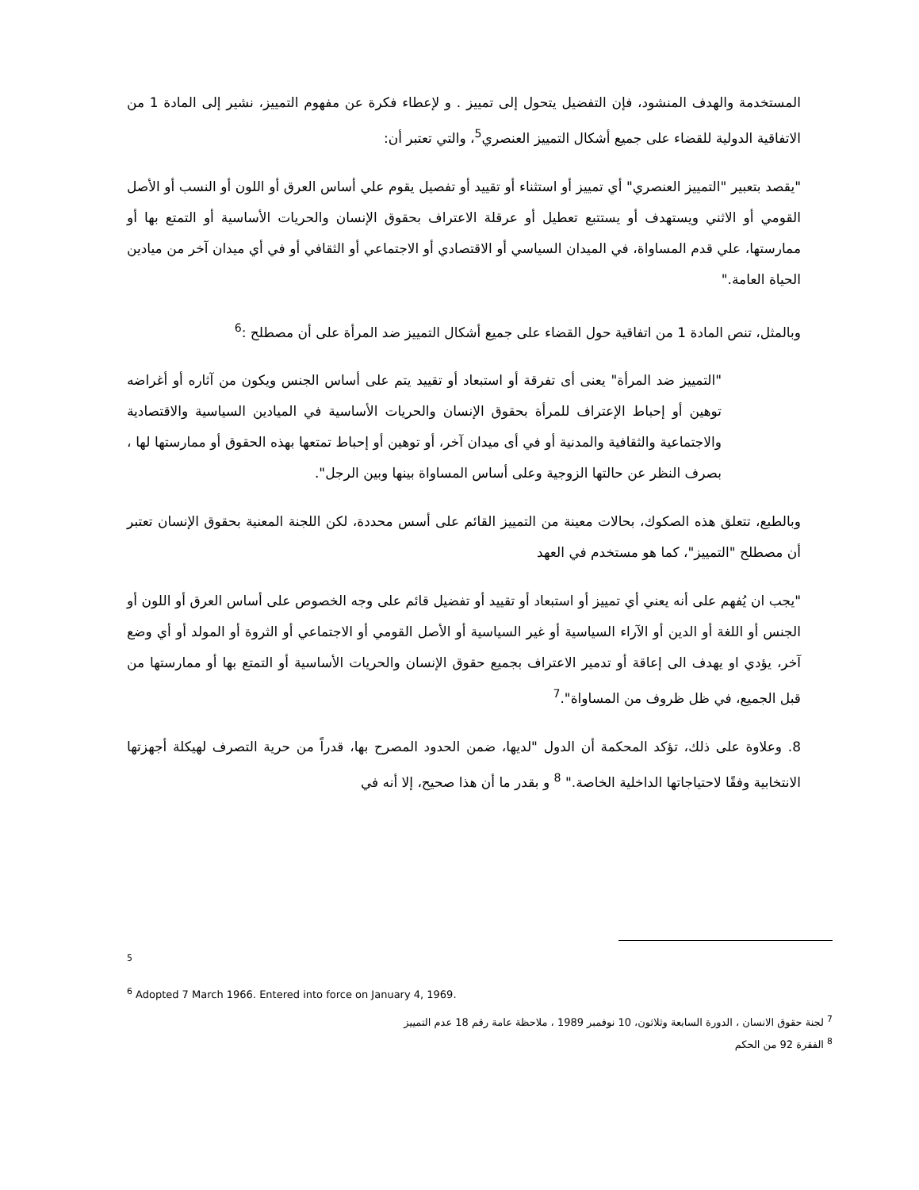المستخدمة والهدف المنشود، فإن التفضيل يتحول إلى تمييز . و لإعطاء فكرة عن مفهوم التمييز، نشير إلى المادة 1 من الاتفاقية الدولية للقضاء على جميع أشكال التمييز العنصري<sup>5</sup>، والتي تعتبر أن:
"يقصد بتعبير "التمييز العنصري" أي تمييز أو استثناء أو تقييد أو تفصيل يقوم علي أساس العرق أو اللون أو النسب أو الأصل القومي أو الاثني ويستهدف أو يستتبع تعطيل أو عرقلة الاعتراف بحقوق الإنسان والحريات الأساسية أو التمتع بها أو ممارستها، علي قدم المساواة، في الميدان السياسي أو الاقتصادي أو الاجتماعي أو الثقافي أو في أي ميدان آخر من ميادين الحياة العامة."
وبالمثل، تنص المادة 1 من اتفاقية حول القضاء على جميع أشكال التمييز ضد المرأة على أن مصطلح :<sup>6</sup>
"التمييز ضد المرأة" يعنى أى تفرقة أو استبعاد أو تقييد يتم على أساس الجنس ويكون من آثاره أو أغراضه توهين أو إحباط الإعتراف للمرأة بحقوق الإنسان والحريات الأساسية في الميادين السياسية والاقتصادية والاجتماعية والثقافية والمدنية أو في أى ميدان آخر، أو توهين أو إحباط تمتعها بهذه الحقوق أو ممارستها لها ، بصرف النظر عن حالتها الزوجية وعلى أساس المساواة بينها وبين الرجل".
وبالطبع، تتعلق هذه الصكوك، بحالات معينة من التمييز القائم على أسس محددة، لكن اللجنة المعنية بحقوق الإنسان تعتبر أن مصطلح "التمييز"، كما هو مستخدم في العهد
"يجب ان يُفهم على أنه يعني أي تمييز أو استبعاد أو تقييد أو تفضيل قائم على وجه الخصوص على أساس العرق أو اللون أو الجنس أو اللغة أو الدين أو الآراء السياسية أو غير السياسية أو الأصل القومي أو الاجتماعي أو الثروة أو المولد أو أي وضع آخر، يؤدي او يهدف الى إعاقة أو تدمير الاعتراف بجميع حقوق الإنسان والحريات الأساسية أو التمتع بها أو ممارستها من قبل الجميع، في ظل ظروف من المساواة".<sup>7</sup>
8. وعلاوة على ذلك، تؤكد المحكمة أن الدول "لديها، ضمن الحدود المصرح بها، قدراً من حرية التصرف لهيكلة أجهزتها الانتخابية وفقًا لاحتياجاتها الداخلية الخاصة." <sup>8</sup> و بقدر ما أن هذا صحيح، إلا أنه في
<sup>5</sup>
<sup>6</sup> Adopted 7 March 1966. Entered into force on January 4, 1969.
<sup>7</sup> لجنة حقوق الانسان ، الدورة السابعة وثلاثون، 10 نوفمبر 1989 ، ملاحظة عامة رقم 18 عدم التمييز
<sup>8</sup> الفقرة 92 من الحكم